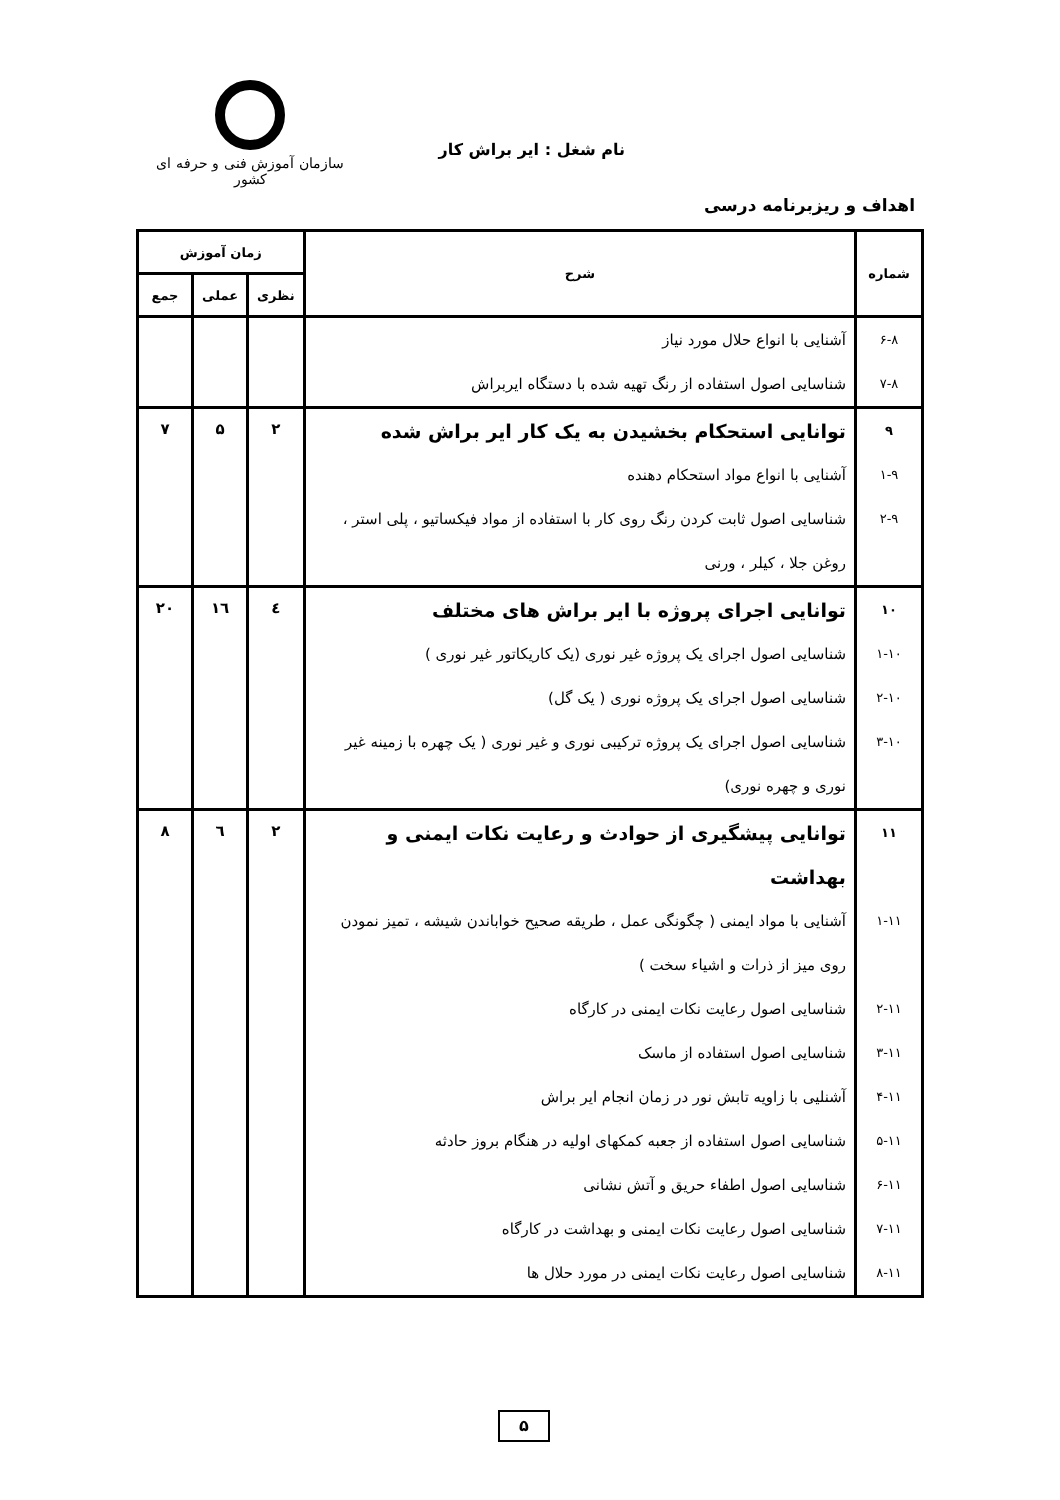نام شغل : ایر براش کار
سازمان آموزش فنی و حرفه ای کشور
اهداف و ریزبرنامه درسی
| شماره | شرح | زمان آموزش | | |
| --- | --- | --- | --- | --- |
| | | نظری | عملی | جمع |
| ۶-۸ | آشنایی با انواع حلال مورد نیاز | | | |
| ۷-۸ | شناسایی اصول استفاده از رنگ تهیه شده با دستگاه ایربراش | | | |
| ۹ | توانایی استحکام بخشیدن به یک کار ایر براش شده | ۲ | ۵ | ۷ |
| ۱-۹ | آشنایی با انواع مواد استحکام دهنده | | | |
| ۲-۹ | شناسایی اصول ثابت کردن رنگ روی کار با استفاده از مواد فیکساتیو ، پلی استر ، روغن جلا ، کیلر ، ورنی | | | |
| ۱۰ | توانایی اجرای پروژه با ایر براش های مختلف | ٤ | ١٦ | ۲۰ |
| ۱-۱۰ | شناسایی اصول اجرای یک پروژه غیر نوری (یک کاریکاتور غیر نوری ) | | | |
| ۲-۱۰ | شناسایی اصول اجرای یک پروژه نوری ( یک گل) | | | |
| ۳-۱۰ | شناسایی اصول اجرای یک پروژه ترکیبی نوری و غیر نوری ( یک چهره با زمینه غیر نوری و چهره نوری) | | | |
| ۱۱ | توانایی پیشگیری از حوادث و رعایت نکات ایمنی و بهداشت | ۲ | ٦ | ۸ |
| ۱-۱۱ | آشنایی با مواد ایمنی ( چگونگی عمل ، طریقه صحیح خواباندن شیشه ، تمیز نمودن روی میز از ذرات و اشیاء سخت ) | | | |
| ۲-۱۱ | شناسایی اصول رعایت نکات ایمنی در کارگاه | | | |
| ۳-۱۱ | شناسایی اصول استفاده از ماسک | | | |
| ۴-۱۱ | آشنلیی با زاویه تابش نور در زمان انجام ایر براش | | | |
| ۵-۱۱ | شناسایی اصول استفاده از جعبه کمکهای اولیه در هنگام بروز حادثه | | | |
| ۶-۱۱ | شناسایی اصول اطفاء حریق و آتش نشانی | | | |
| ۷-۱۱ | شناسایی اصول رعایت نکات ایمنی و بهداشت در کارگاه | | | |
| ۸-۱۱ | شناسایی اصول رعایت نکات ایمنی در مورد حلال ها | | | |
۵